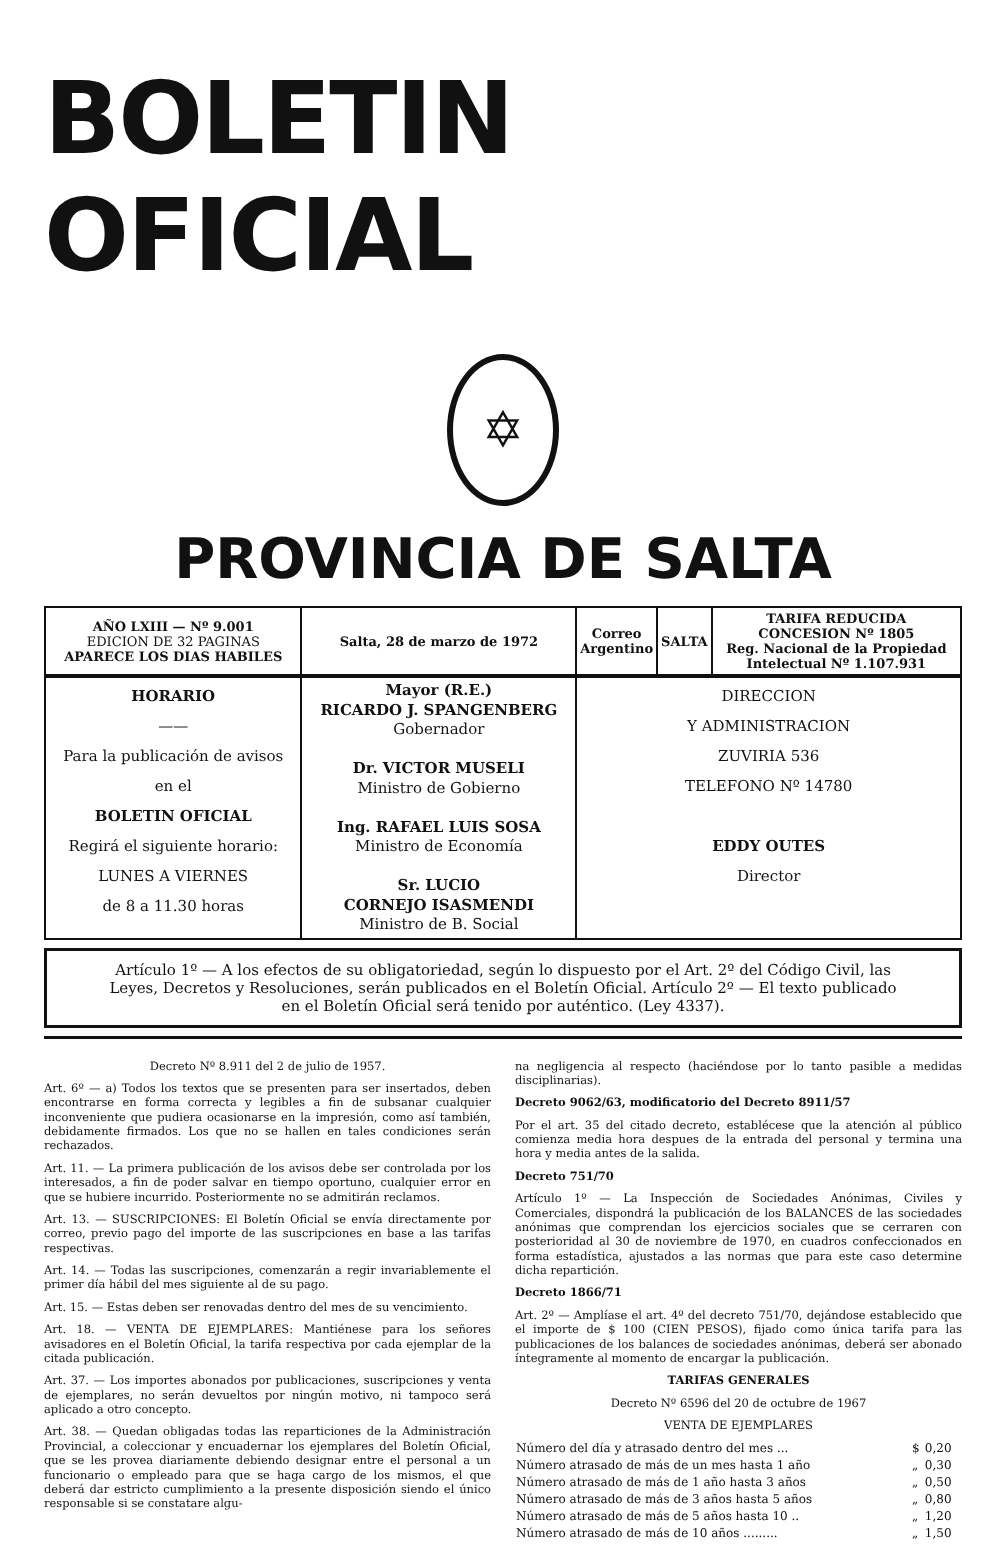BOLETIN OFICIAL
✡
PROVINCIA DE SALTA
| AÑO LXIII — Nº 9.001 EDICION DE 32 PAGINAS APARECE LOS DIAS HABILES | Salta, 28 de marzo de 1972 | Correo Argentino | SALTA | TARIFA REDUCIDA CONCESION Nº 1805 Reg. Nacional de la Propiedad Intelectual Nº 1.107.931 |
| HORARIO —— Para la publicación de avisos en el BOLETIN OFICIAL Regirá el siguiente horario: LUNES A VIERNES de 8 a 11.30 horas | Mayor (R.E.) RICARDO J. SPANGENBERG Gobernador Dr. VICTOR MUSELI Ministro de Gobierno Ing. RAFAEL LUIS SOSA Ministro de Economía Sr. LUCIO CORNEJO ISASMENDI Ministro de B. Social | DIRECCION Y ADMINISTRACION ZUVIRIA 536 TELEFONO Nº 14780 EDDY OUTES Director |
Artículo 1º — A los efectos de su obligatoriedad, según lo dispuesto por el Art. 2º del Código Civil, las Leyes, Decretos y Resoluciones, serán publicados en el Boletín Oficial. Artículo 2º — El texto publicado en el Boletín Oficial será tenido por auténtico. (Ley 4337).
Decreto Nº 8.911 del 2 de julio de 1957.
Art. 6º — a) Todos los textos que se presenten para ser insertados, deben encontrarse en forma correcta y legibles a fin de subsanar cualquier inconveniente que pudiera ocasionarse en la impresión, como así también, debidamente firmados. Los que no se hallen en tales condiciones serán rechazados.
Art. 11. — La primera publicación de los avisos debe ser controlada por los interesados, a fin de poder salvar en tiempo oportuno, cualquier error en que se hubiere incurrido. Posteriormente no se admitirán reclamos.
Art. 13. — SUSCRIPCIONES: El Boletín Oficial se envía directamente por correo, previo pago del importe de las suscripciones en base a las tarifas respectivas.
Art. 14. — Todas las suscripciones, comenzarán a regir invariablemente el primer día hábil del mes siguiente al de su pago.
Art. 15. — Estas deben ser renovadas dentro del mes de su vencimiento.
Art. 18. — VENTA DE EJEMPLARES: Mantiénese para los señores avisadores en el Boletín Oficial, la tarifa respectiva por cada ejemplar de la citada publicación.
Art. 37. — Los importes abonados por publicaciones, suscripciones y venta de ejemplares, no serán devueltos por ningún motivo, ni tampoco será aplicado a otro concepto.
Art. 38. — Quedan obligadas todas las reparticiones de la Administración Provincial, a coleccionar y encuadernar los ejemplares del Boletín Oficial, que se les provea diariamente debiendo designar entre el personal a un funcionario o empleado para que se haga cargo de los mismos, el que deberá dar estricto cumplimiento a la presente disposición siendo el único responsable si se constatare algu-
na negligencia al respecto (haciéndose por lo tanto pasible a medidas disciplinarias).
Decreto 9062/63, modificatorio del Decreto 8911/57
Por el art. 35 del citado decreto, establécese que la atención al público comienza media hora despues de la entrada del personal y termina una hora y media antes de la salida.
Decreto 751/70
Artículo 1º — La Inspección de Sociedades Anónimas, Civiles y Comerciales, dispondrá la publicación de los BALANCES de las sociedades anónimas que comprendan los ejercicios sociales que se cerraren con posterioridad al 30 de noviembre de 1970, en cuadros confeccionados en forma estadística, ajustados a las normas que para este caso determine dicha repartición.
Decreto 1866/71
Art. 2º — Amplíase el art. 4º del decreto 751/70, dejándose establecido que el importe de $ 100 (CIEN PESOS), fijado como única tarifa para las publicaciones de los balances de sociedades anónimas, deberá ser abonado íntegramente al momento de encargar la publicación.
TARIFAS GENERALES
Decreto Nº 6596 del 20 de octubre de 1967
VENTA DE EJEMPLARES
| Número del día y atrasado dentro del mes ... | $ | 0,20 |
| Número atrasado de más de un mes hasta 1 año | „ | 0,30 |
| Número atrasado de más de 1 año hasta 3 años | „ | 0,50 |
| Número atrasado de más de 3 años hasta 5 años | „ | 0,80 |
| Número atrasado de más de 5 años hasta 10 .. | „ | 1,20 |
| Número atrasado de más de 10 años ......... | „ | 1,50 |